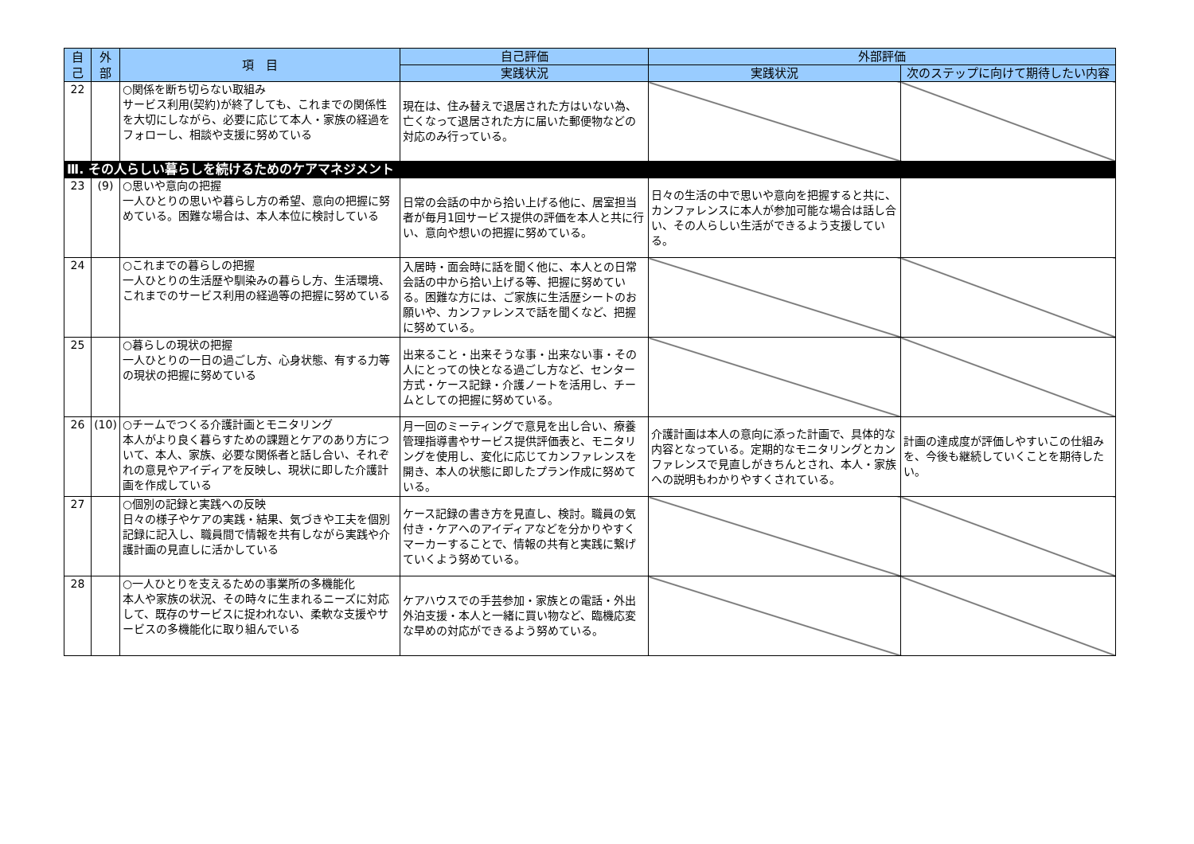| 自 己 | 外 部 | 項 目 | 自己評価 | 外部評価 | |
| --- | --- | --- | --- | --- | --- |
| | | | 実践状況 | 実践状況 | 次のステップに向けて期待したい内容 |
| 22 | | ○関係を断ち切らない取組み サービス利用(契約)が終了しても、これまでの関係性を大切にしながら、必要に応じて本人・家族の経過をフォローし、相談や支援に努めている | 現在は、住み替えで退居された方はいない為、亡くなって退居された方に届いた郵便物などの対応のみ行っている。 | | |
| Ⅲ. その人らしい暮らしを続けるためのケアマネジメント | | | | | |
| 23 | (9) | ○思いや意向の把握 一人ひとりの思いや暮らし方の希望、意向の把握に努めている。困難な場合は、本人本位に検討している | 日常の会話の中から拾い上げる他に、居室担当者が毎月1回サービス提供の評価を本人と共に行い、意向や想いの把握に努めている。 | 日々の生活の中で思いや意向を把握すると共に、カンファレンスに本人が参加可能な場合は話し合い、その人らしい生活ができるよう支援している。 | |
| 24 | | ○これまでの暮らしの把握 一人ひとりの生活歴や馴染みの暮らし方、生活環境、これまでのサービス利用の経過等の把握に努めている | 入居時・面会時に話を聞く他に、本人との日常会話の中から拾い上げる等、把握に努めている。困難な方には、ご家族に生活歴シートのお願いや、カンファレンスで話を聞くなど、把握に努めている。 | | |
| 25 | | ○暮らしの現状の把握 一人ひとりの一日の過ごし方、心身状態、有する力等の現状の把握に努めている | 出来ること・出来そうな事・出来ない事・その人にとっての快となる過ごし方など、センター方式・ケース記録・介護ノートを活用し、チームとしての把握に努めている。 | | |
| 26 | (10) | ○チームでつくる介護計画とモニタリング 本人がより良く暮らすための課題とケアのあり方について、本人、家族、必要な関係者と話し合い、それぞれの意見やアイディアを反映し、現状に即した介護計画を作成している | 月一回のミーティングで意見を出し合い、療養管理指導書やサービス提供評価表と、モニタリングを使用し、変化に応じてカンファレンスを開き、本人の状態に即したプラン作成に努めている。 | 介護計画は本人の意向に添った計画で、具体的な内容となっている。定期的なモニタリングとカンファレンスで見直しがきちんとされ、本人・家族への説明もわかりやすくされている。 | 計画の達成度が評価しやすいこの仕組みを、今後も継続していくことを期待したい。 |
| 27 | | ○個別の記録と実践への反映 日々の様子やケアの実践・結果、気づきや工夫を個別記録に記入し、職員間で情報を共有しながら実践や介護計画の見直しに活かしている | ケース記録の書き方を見直し、検討。職員の気付き・ケアへのアイディアなどを分かりやすくマーカーすることで、情報の共有と実践に繋げていくよう努めている。 | | |
| 28 | | ○一人ひとりを支えるための事業所の多機能化 本人や家族の状況、その時々に生まれるニーズに対応して、既存のサービスに捉われない、柔軟な支援やサービスの多機能化に取り組んでいる | ケアハウスでの手芸参加・家族との電話・外出外泊支援・本人と一緒に買い物など、臨機応変な早めの対応ができるよう努めている。 | | |